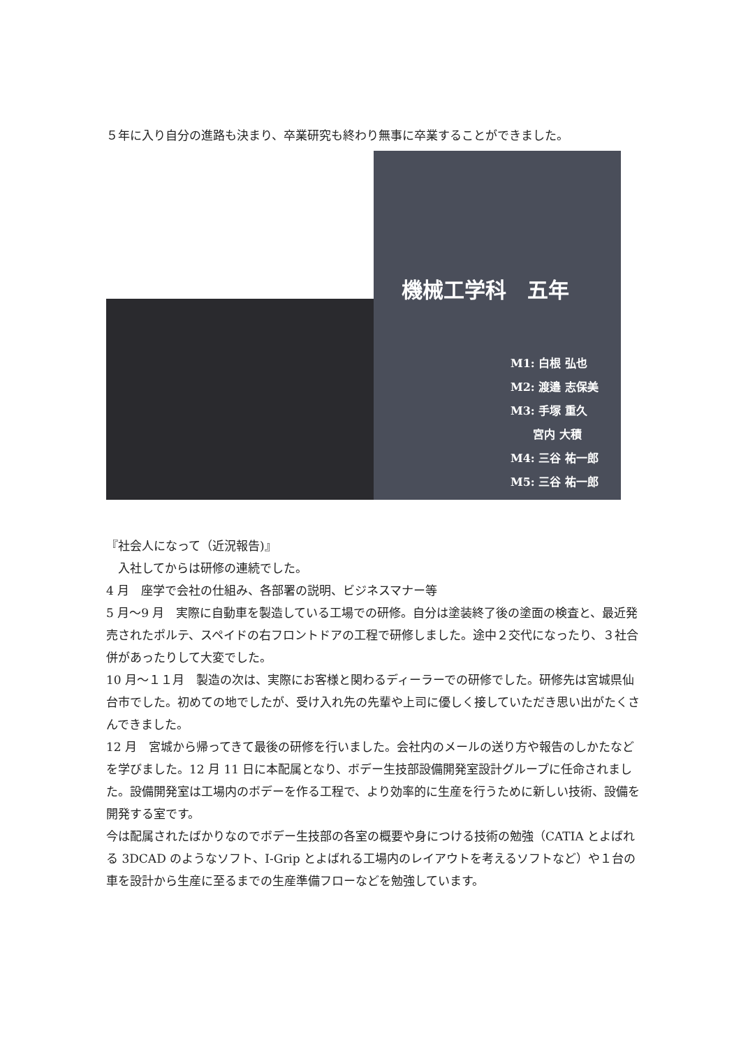５年に入り自分の進路も決まり、卒業研究も終わり無事に卒業することができました。
機械工学科　五年
M1: 白根 弘也
M2: 渡邉 志保美
M3: 手塚 重久
　　宮内 大積
M4: 三谷 祐一郎
M5: 三谷 祐一郎
『社会人になって（近況報告)』
　入社してからは研修の連続でした。
4 月　座学で会社の仕組み、各部署の説明、ビジネスマナー等
5 月～9 月　実際に自動車を製造している工場での研修。自分は塗装終了後の塗面の検査と、最近発売されたポルテ、スペイドの右フロントドアの工程で研修しました。途中２交代になったり、３社合併があったりして大変でした。
10 月～１１月　製造の次は、実際にお客様と関わるディーラーでの研修でした。研修先は宮城県仙台市でした。初めての地でしたが、受け入れ先の先輩や上司に優しく接していただき思い出がたくさんできました。
12 月　宮城から帰ってきて最後の研修を行いました。会社内のメールの送り方や報告のしかたなどを学びました。12 月 11 日に本配属となり、ボデー生技部設備開発室設計グループに任命されました。設備開発室は工場内のボデーを作る工程で、より効率的に生産を行うために新しい技術、設備を開発する室です。
今は配属されたばかりなのでボデー生技部の各室の概要や身につける技術の勉強（CATIA とよばれる 3DCAD のようなソフト、I-Grip とよばれる工場内のレイアウトを考えるソフトなど）や１台の車を設計から生産に至るまでの生産準備フローなどを勉強しています。